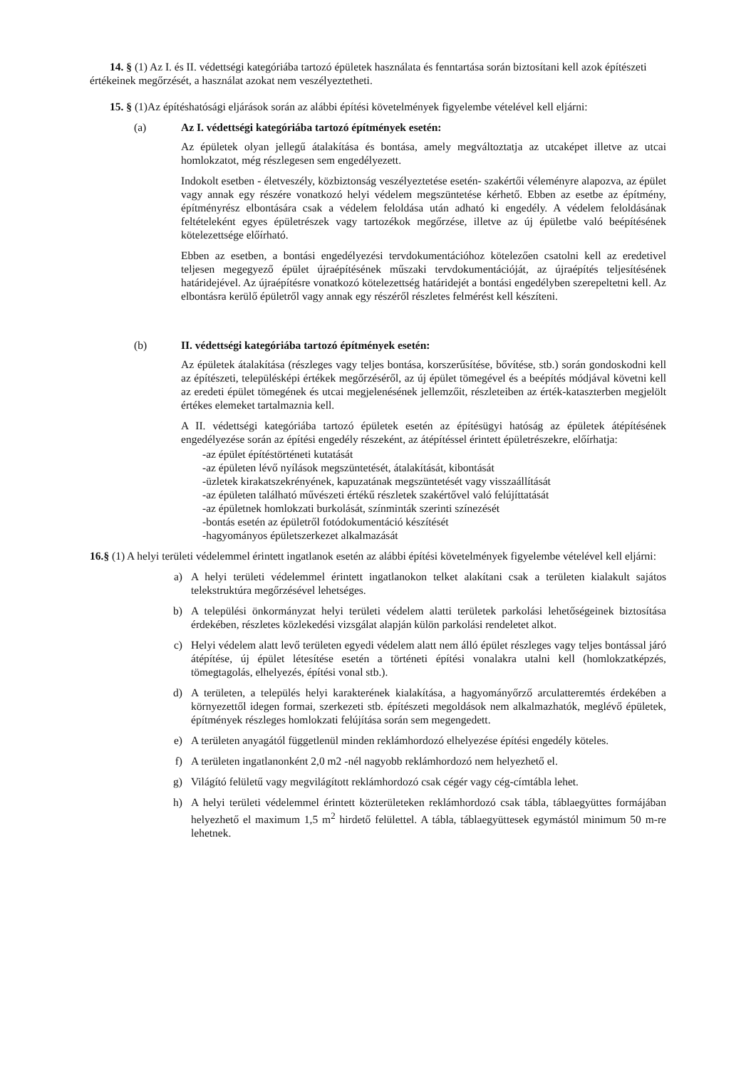14. § (1) Az I. és II. védettségi kategóriába tartozó épületek használata és fenntartása során biztosítani kell azok építészeti értékeinek megőrzését, a használat azokat nem veszélyeztetheti.
15. § (1)Az építéshatósági eljárások során az alábbi építési követelmények figyelembe vételével kell eljárni:
(a) Az I. védettségi kategóriába tartozó építmények esetén:
Az épületek olyan jellegű átalakítása és bontása, amely megváltoztatja az utcaképet illetve az utcai homlokzatot, még részlegesen sem engedélyezett.
Indokolt esetben - életveszély, közbiztonság veszélyeztetése esetén- szakértői véleményre alapozva, az épület vagy annak egy részére vonatkozó helyi védelem megszüntetése kérhető. Ebben az esetbe az építmény, építményrész elbontására csak a védelem feloldása után adható ki engedély. A védelem feloldásának feltételeként egyes épületrészek vagy tartozékok megőrzése, illetve az új épületbe való beépítésének kötelezettsége előírható.
Ebben az esetben, a bontási engedélyezési tervdokumentációhoz kötelezően csatolni kell az eredetivel teljesen megegyező épület újraépítésének műszaki tervdokumentációját, az újraépítés teljesítésének határidejével. Az újraépítésre vonatkozó kötelezettség határidejét a bontási engedélyben szerepeltetni kell. Az elbontásra kerülő épületről vagy annak egy részéről részletes felmérést kell készíteni.
(b) II. védettségi kategóriába tartozó építmények esetén:
Az épületek átalakítása (részleges vagy teljes bontása, korszerűsítése, bővítése, stb.) során gondoskodni kell az építészeti, településképi értékek megőrzéséről, az új épület tömegével és a beépítés módjával követni kell az eredeti épület tömegének és utcai megjelenésének jellemzőit, részleteiben az érték-kataszterben megjelölt értékes elemeket tartalmaznia kell.
A II. védettségi kategóriába tartozó épületek esetén az építésügyi hatóság az épületek átépítésének engedélyezése során az építési engedély részeként, az átépítéssel érintett épületrészekre, előírhatja:
-az épület építéstörténeti kutatását
-az épületen lévő nyílások megszüntetését, átalakítását, kibontását
-üzletek kirakatszekrényének, kapuzatának megszüntetését vagy visszaállítását
-az épületen található művészeti értékű részletek szakértővel való felújíttatását
-az épületnek homlokzati burkolását, színminták szerinti színezését
-bontás esetén az épületről fotódokumentáció készítését
-hagyományos épületszerkezet alkalmazását
16.§ (1) A helyi területi védelemmel érintett ingatlanok esetén az alábbi építési követelmények figyelembe vételével kell eljárni:
a) A helyi területi védelemmel érintett ingatlanokon telket alakítani csak a területen kialakult sajátos telekstruktúra megőrzésével lehetséges.
b) A települési önkormányzat helyi területi védelem alatti területek parkolási lehetőségeinek biztosítása érdekében, részletes közlekedési vizsgálat alapján külön parkolási rendeletet alkot.
c) Helyi védelem alatt levő területen egyedi védelem alatt nem álló épület részleges vagy teljes bontással járó átépítése, új épület létesítése esetén a történeti építési vonalakra utalni kell (homlokzatképzés, tömegtagolás, elhelyezés, építési vonal stb.).
d) A területen, a település helyi karakterének kialakítása, a hagyományőrző arculatteremtés érdekében a környezettől idegen formai, szerkezeti stb. építészeti megoldások nem alkalmazhatók, meglévő épületek, építmények részleges homlokzati felújítása során sem megengedett.
e) A területen anyagától függetlenül minden reklámhordozó elhelyezése építési engedély köteles.
f) A területen ingatlanonként 2,0 m2 -nél nagyobb reklámhordozó nem helyezhető el.
g) Világító felületű vagy megvilágított reklámhordozó csak cégér vagy cég-címtábla lehet.
h) A helyi területi védelemmel érintett közterületeken reklámhordozó csak tábla, táblaegyüttes formájában helyezhető el maximum 1,5 m<sup>2</sup> hirdető felülettel. A tábla, táblaegyüttesek egymástól minimum 50 m-re lehetnek.